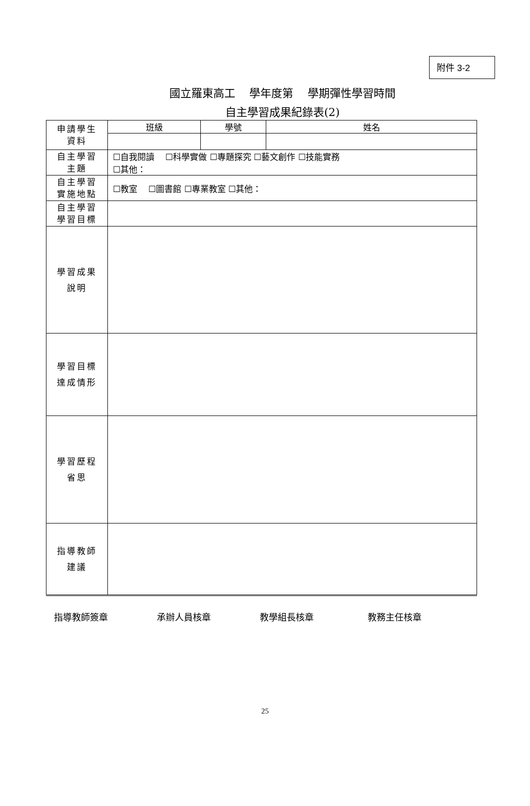附件 3-2
國立羅東高工　 學年度第　 學期彈性學習時間
自主學習成果紀錄表(2)
| 申請學生 資料 | 班級 | 學號 | 姓名 |
| 自主學習 主題 | ☐自我閱讀 ☐科學實做 ☐專題探究 ☐藝文創作 ☐技能實務 ☐其他： | | |
| 自主學習 實施地點 | ☐教室 ☐圖書館 ☐專業教室 ☐其他： | | |
| 自主學習 學習目標 | | | |
| 學習成果 說明 | | | |
| 學習目標 達成情形 | | | |
| 學習歷程 省思 | | | |
| 指導教師 建議 | | | |
指導教師簽章 承辦人員核章 教學組長核章 教務主任核章
25